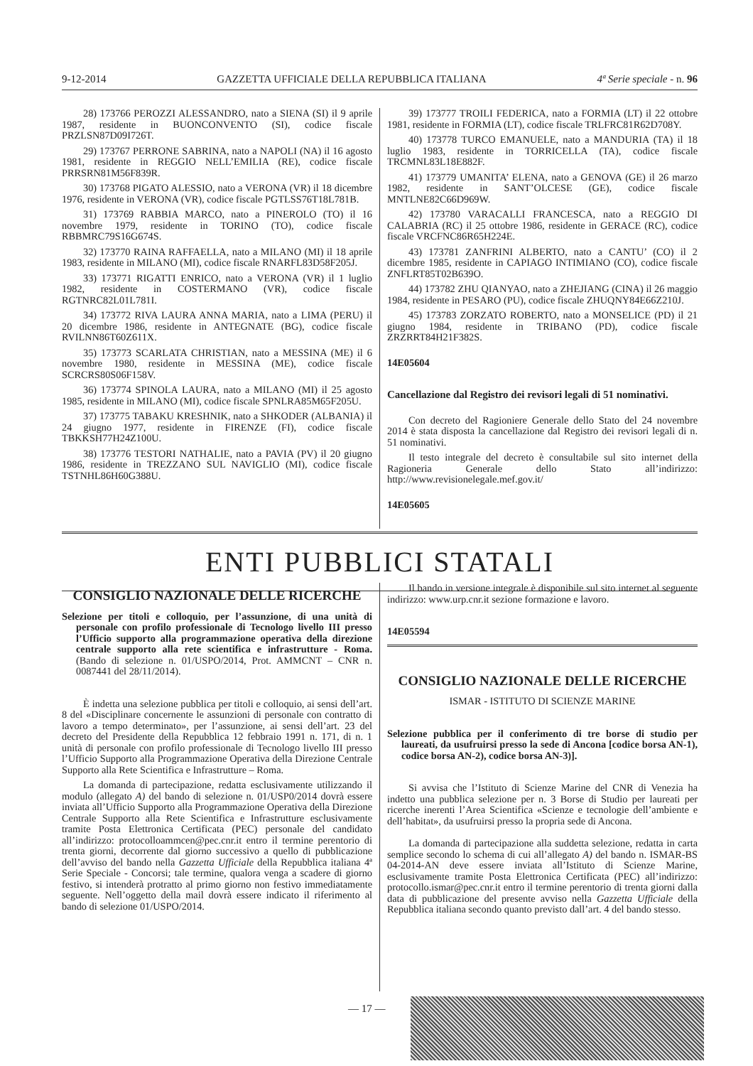9-12-2014 GAZZETTA UFFICIALE DELLA REPUBBLICA ITALIANA 4ª Serie speciale - n. 96
28) 173766 PEROZZI ALESSANDRO, nato a SIENA (SI) il 9 aprile 1987, residente in BUONCONVENTO (SI), codice fiscale PRZLSN87D09I726T.
29) 173767 PERRONE SABRINA, nato a NAPOLI (NA) il 16 agosto 1981, residente in REGGIO NELL’EMILIA (RE), codice fiscale PRRSRN81M56F839R.
30) 173768 PIGATO ALESSIO, nato a VERONA (VR) il 18 dicembre 1976, residente in VERONA (VR), codice fiscale PGTLSS76T18L781B.
31) 173769 RABBIA MARCO, nato a PINEROLO (TO) il 16 novembre 1979, residente in TORINO (TO), codice fiscale RBBMRC79S16G674S.
32) 173770 RAINA RAFFAELLA, nato a MILANO (MI) il 18 aprile 1983, residente in MILANO (MI), codice fiscale RNARFL83D58F205J.
33) 173771 RIGATTI ENRICO, nato a VERONA (VR) il 1 luglio 1982, residente in COSTERMANO (VR), codice fiscale RGTNRC82L01L781I.
34) 173772 RIVA LAURA ANNA MARIA, nato a LIMA (PERU) il 20 dicembre 1986, residente in ANTEGNATE (BG), codice fiscale RVILNN86T60Z611X.
35) 173773 SCARLATA CHRISTIAN, nato a MESSINA (ME) il 6 novembre 1980, residente in MESSINA (ME), codice fiscale SCRCRS80S06F158V.
36) 173774 SPINOLA LAURA, nato a MILANO (MI) il 25 agosto 1985, residente in MILANO (MI), codice fiscale SPNLRA85M65F205U.
37) 173775 TABAKU KRESHNIK, nato a SHKODER (ALBANIA) il 24 giugno 1977, residente in FIRENZE (FI), codice fiscale TBKKSH77H24Z100U.
38) 173776 TESTORI NATHALIE, nato a PAVIA (PV) il 20 giugno 1986, residente in TREZZANO SUL NAVIGLIO (MI), codice fiscale TSTNHL86H60G388U.
39) 173777 TROILI FEDERICA, nato a FORMIA (LT) il 22 ottobre 1981, residente in FORMIA (LT), codice fiscale TRLFRC81R62D708Y.
40) 173778 TURCO EMANUELE, nato a MANDURIA (TA) il 18 luglio 1983, residente in TORRICELLA (TA), codice fiscale TRCMNL83L18E882F.
41) 173779 UMANITA’ ELENA, nato a GENOVA (GE) il 26 marzo 1982, residente in SANT’OLCESE (GE), codice fiscale MNTLNE82C66D969W.
42) 173780 VARACALLI FRANCESCA, nato a REGGIO DI CALABRIA (RC) il 25 ottobre 1986, residente in GERACE (RC), codice fiscale VRCFNC86R65H224E.
43) 173781 ZANFRINI ALBERTO, nato a CANTU’ (CO) il 2 dicembre 1985, residente in CAPIAGO INTIMIANO (CO), codice fiscale ZNFLRT85T02B639O.
44) 173782 ZHU QIANYAO, nato a ZHEJIANG (CINA) il 26 maggio 1984, residente in PESARO (PU), codice fiscale ZHUQNY84E66Z210J.
45) 173783 ZORZATO ROBERTO, nato a MONSELICE (PD) il 21 giugno 1984, residente in TRIBANO (PD), codice fiscale ZRZRRT84H21F382S.
14E05604
Cancellazione dal Registro dei revisori legali di 51 nominativi.
Con decreto del Ragioniere Generale dello Stato del 24 novembre 2014 è stata disposta la cancellazione dal Registro dei revisori legali di n. 51 nominativi.
Il testo integrale del decreto è consultabile sul sito internet della Ragioneria Generale dello Stato all’indirizzo: http://www.revisionelegale.mef.gov.it/
14E05605
ENTI PUBBLICI STATALI
CONSIGLIO NAZIONALE DELLE RICERCHE
Selezione per titoli e colloquio, per l’assunzione, di una unità di personale con profilo professionale di Tecnologo livello III presso l’Ufficio supporto alla programmazione operativa della direzione centrale supporto alla rete scientifica e infrastrutture - Roma. (Bando di selezione n. 01/USPO/2014, Prot. AMMCNT – CNR n. 0087441 del 28/11/2014).
È indetta una selezione pubblica per titoli e colloquio, ai sensi dell’art. 8 del «Disciplinare concernente le assunzioni di personale con contratto di lavoro a tempo determinato», per l’assunzione, ai sensi dell’art. 23 del decreto del Presidente della Repubblica 12 febbraio 1991 n. 171, di n. 1 unità di personale con profilo professionale di Tecnologo livello III presso l’Ufficio Supporto alla Programmazione Operativa della Direzione Centrale Supporto alla Rete Scientifica e Infrastrutture – Roma.
La domanda di partecipazione, redatta esclusivamente utilizzando il modulo (allegato A) del bando di selezione n. 01/USP0/2014 dovrà essere inviata all’Ufficio Supporto alla Programmazione Operativa della Direzione Centrale Supporto alla Rete Scientifica e Infrastrutture esclusivamente tramite Posta Elettronica Certificata (PEC) personale del candidato all’indirizzo: protocolloammcen@pec.cnr.it entro il termine perentorio di trenta giorni, decorrente dal giorno successivo a quello di pubblicazione dell’avviso del bando nella Gazzetta Ufficiale della Repubblica italiana 4ª Serie Speciale - Concorsi; tale termine, qualora venga a scadere di giorno festivo, si intenderà protratto al primo giorno non festivo immediatamente seguente. Nell’oggetto della mail dovrà essere indicato il riferimento al bando di selezione 01/USPO/2014.
Il bando in versione integrale è disponibile sul sito internet al seguente indirizzo: www.urp.cnr.it sezione formazione e lavoro.
14E05594
CONSIGLIO NAZIONALE DELLE RICERCHE
ISMAR - ISTITUTO DI SCIENZE MARINE
Selezione pubblica per il conferimento di tre borse di studio per laureati, da usufruirsi presso la sede di Ancona [codice borsa AN-1), codice borsa AN-2), codice borsa AN-3)].
Si avvisa che l’Istituto di Scienze Marine del CNR di Venezia ha indetto una pubblica selezione per n. 3 Borse di Studio per laureati per ricerche inerenti l’Area Scientifica «Scienze e tecnologie dell’ambiente e dell’habitat», da usufruirsi presso la propria sede di Ancona.
La domanda di partecipazione alla suddetta selezione, redatta in carta semplice secondo lo schema di cui all’allegato A) del bando n. ISMAR-BS 04-2014-AN deve essere inviata all’Istituto di Scienze Marine, esclusivamente tramite Posta Elettronica Certificata (PEC) all’indirizzo: protocollo.ismar@pec.cnr.it entro il termine perentorio di trenta giorni dalla data di pubblicazione del presente avviso nella Gazzetta Ufficiale della Repubblica italiana secondo quanto previsto dall’art. 4 del bando stesso.
— 17 —